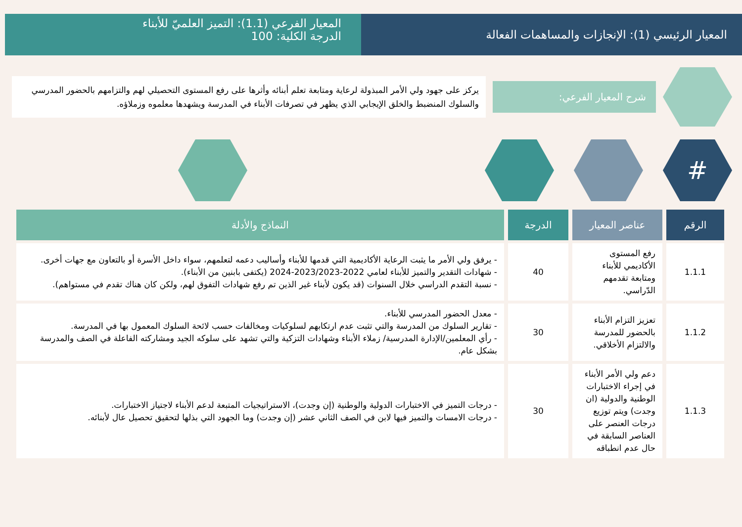المعيار الرئيسي (1): الإنجازات والمساهمات الفعالة
المعيار الفرعي (1.1): التميز العلميّ للأبناء
الدرجة الكلية: 100
شرح المعيار الفرعي:
يركز على جهود ولي الأمر المبذولة لرعاية ومتابعة تعلم أبنائه وأثرها على رفع المستوى التحصيلي لهم والتزامهم بالحضور المدرسي والسلوك المنضبط والخلق الإيجابي الذي يظهر في تصرفات الأبناء في المدرسة ويشهدها معلموه وزملاؤه.
#
| الرقم | عناصر المعيار | الدرجة | النماذج والأدلة |
| --- | --- | --- | --- |
| 1.1.1 | رفع المستوى الأكاديمي للأبناء ومتابعة تقدمهم الدّراسي. | 40 | - يرفق ولي الأمر ما يثبت الرعاية الأكاديمية التي قدمها للأبناء وأساليب دعمه لتعلمهم، سواء داخل الأسرة أو بالتعاون مع جهات أخرى. - شهادات التقدير والتميز للأبناء لعامي 2022-2023/2023-2024 (يكتفى بابنين من الأبناء). - نسبة التقدم الدراسي خلال السنوات (قد يكون لأبناء غير الذين تم رفع شهادات التفوق لهم، ولكن كان هناك تقدم في مستواهم). |
| 1.1.2 | تعزيز التزام الأبناء بالحضور للمدرسة والالتزام الأخلاقي. | 30 | - معدل الحضور المدرسي للأبناء. - تقارير السلوك من المدرسة والتي تثبت عدم ارتكابهم لسلوكيات ومخالفات حسب لائحة السلوك المعمول بها في المدرسة. - رأي المعلمين/الإدارة المدرسية/ زملاء الأبناء وشهادات التزكية والتي تشهد على سلوكه الجيد ومشاركته الفاعلة في الصف والمدرسة بشكل عام. |
| 1.1.3 | دعم ولي الأمر الأبناء في إجراء الاختبارات الوطنية والدولية (ان وجدت) ويتم توزيع درجات العنصر على العناصر السابقة في حال عدم انطباقه | 30 | - درجات التميز في الاختبارات الدولية والوطنية (إن وجدت)، الاستراتيجيات المتبعة لدعم الأبناء لاجتياز الاختبارات. - درجات الامسات والتميز فيها لابن في الصف الثاني عشر (إن وجدت) وما الجهود التي بذلها لتحقيق تحصيل عال لأبنائه. |